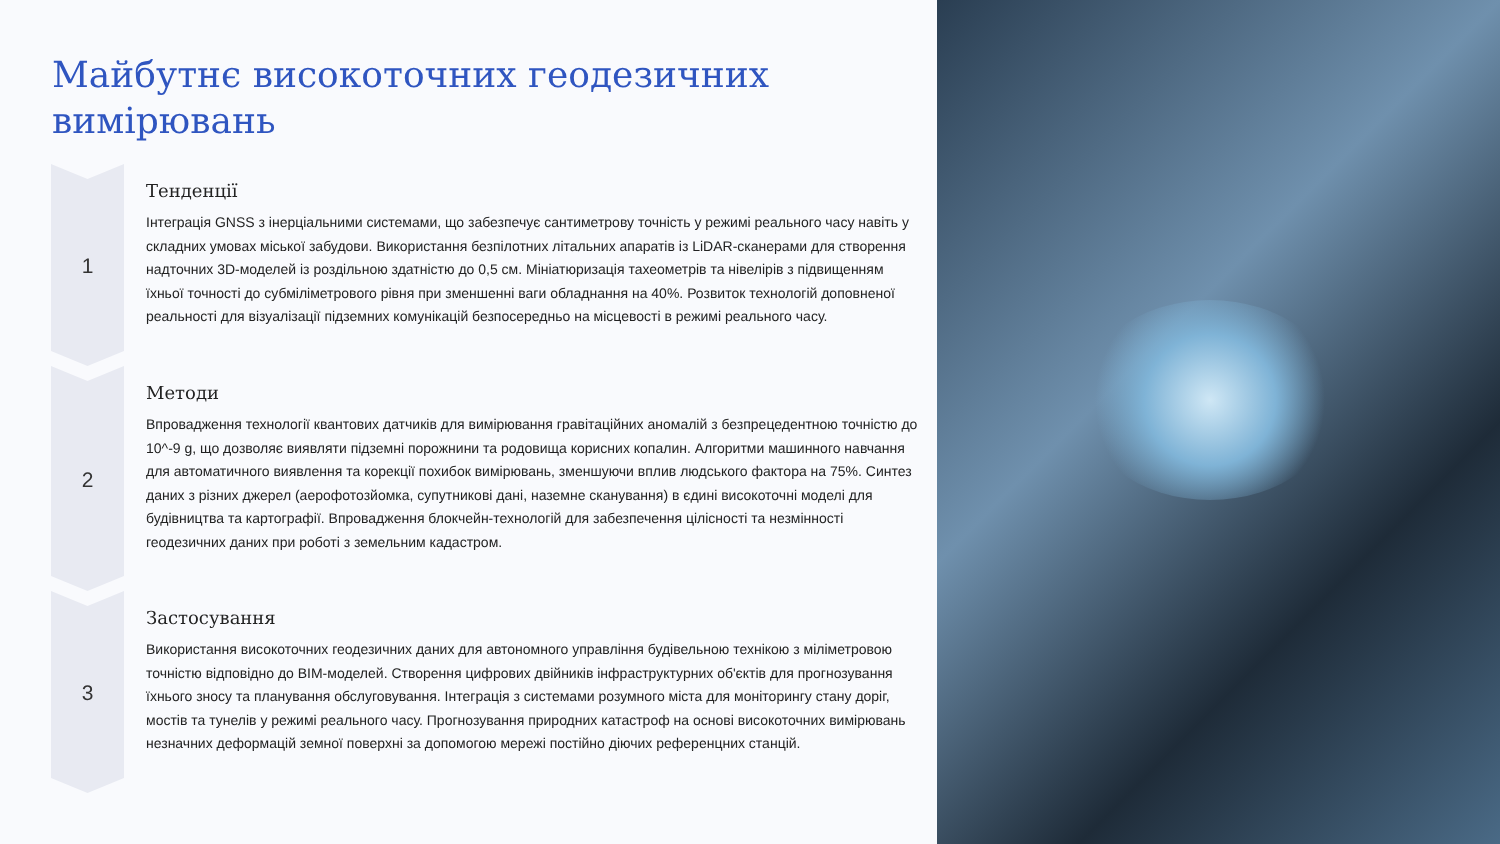Майбутнє високоточних геодезичних вимірювань
1
Тенденції
Інтеграція GNSS з інерціальними системами, що забезпечує сантиметрову точність у режимі реального часу навіть у складних умовах міської забудови. Використання безпілотних літальних апаратів із LiDAR-сканерами для створення надточних 3D-моделей із роздільною здатністю до 0,5 см. Мініатюризація тахеометрів та нівелірів з підвищенням їхньої точності до субміліметрового рівня при зменшенні ваги обладнання на 40%. Розвиток технологій доповненої реальності для візуалізації підземних комунікацій безпосередньо на місцевості в режимі реального часу.
2
Методи
Впровадження технології квантових датчиків для вимірювання гравітаційних аномалій з безпрецедентною точністю до 10^-9 g, що дозволяє виявляти підземні порожнини та родовища корисних копалин. Алгоритми машинного навчання для автоматичного виявлення та корекції похибок вимірювань, зменшуючи вплив людського фактора на 75%. Синтез даних з різних джерел (аерофотозйомка, супутникові дані, наземне сканування) в єдині високоточні моделі для будівництва та картографії. Впровадження блокчейн-технологій для забезпечення цілісності та незмінності геодезичних даних при роботі з земельним кадастром.
3
Застосування
Використання високоточних геодезичних даних для автономного управління будівельною технікою з міліметровою точністю відповідно до BIM-моделей. Створення цифрових двійників інфраструктурних об'єктів для прогнозування їхнього зносу та планування обслуговування. Інтеграція з системами розумного міста для моніторингу стану доріг, мостів та тунелів у режимі реального часу. Прогнозування природних катастроф на основі високоточних вимірювань незначних деформацій земної поверхні за допомогою мережі постійно діючих референцних станцій.